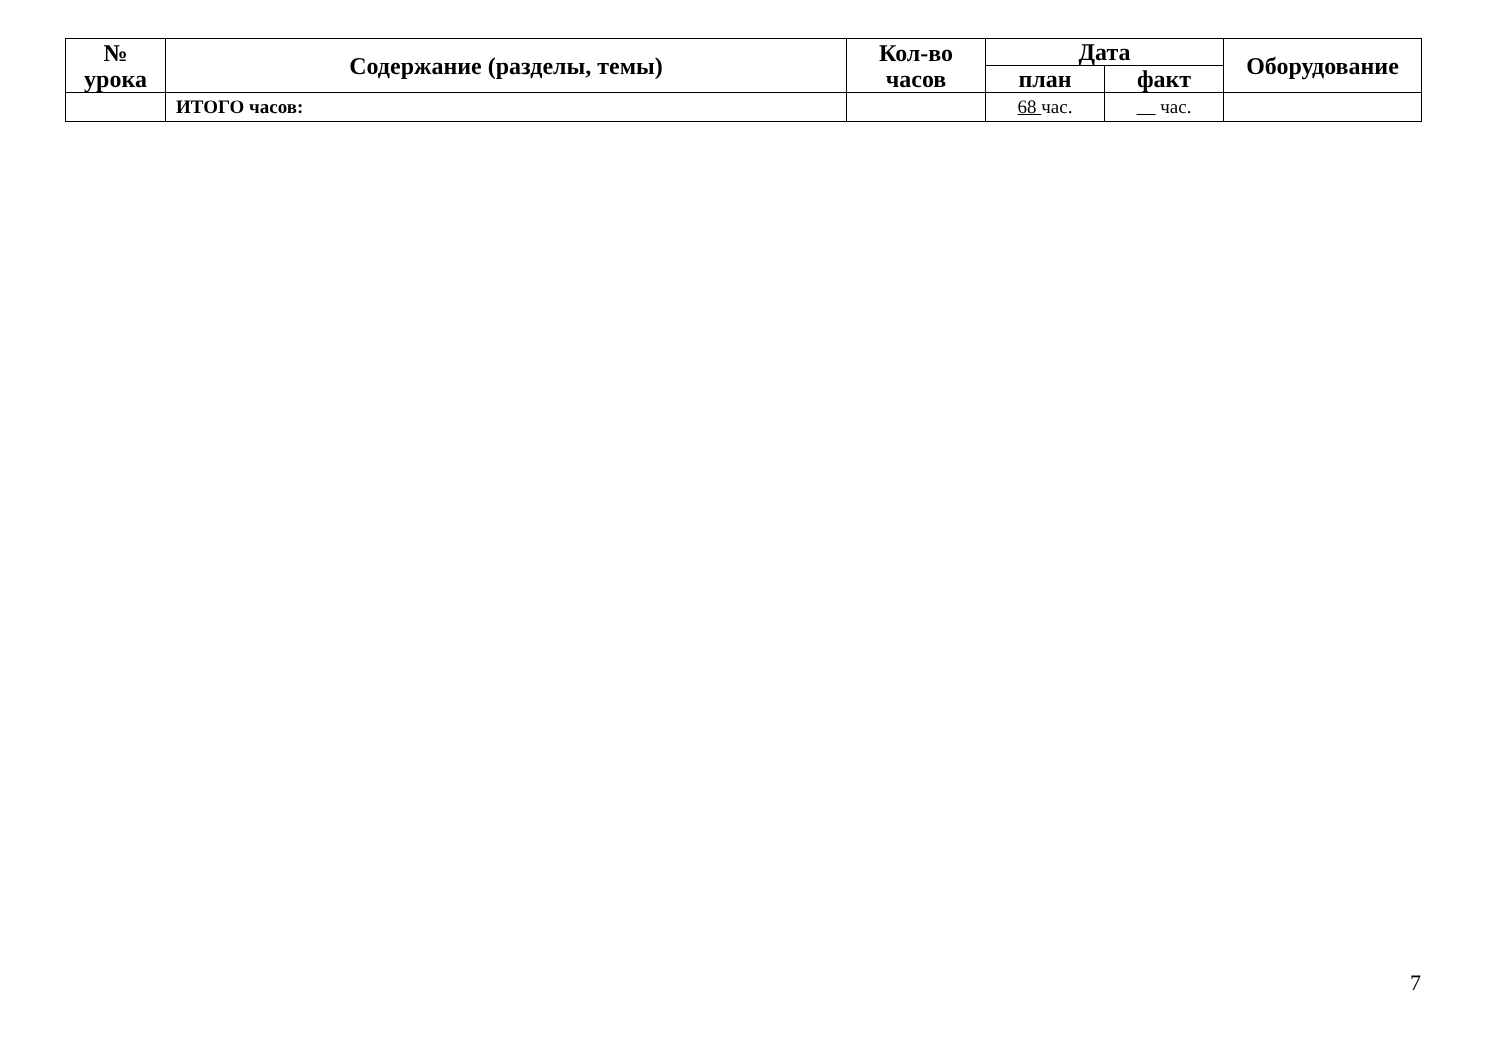| № урока | Содержание (разделы, темы) | Кол-во часов | Дата | | Оборудование |
| --- | --- | --- | --- | --- | --- |
| | | | план | факт | |
| | ИТОГО часов: | | 68 час. | час. | |
7